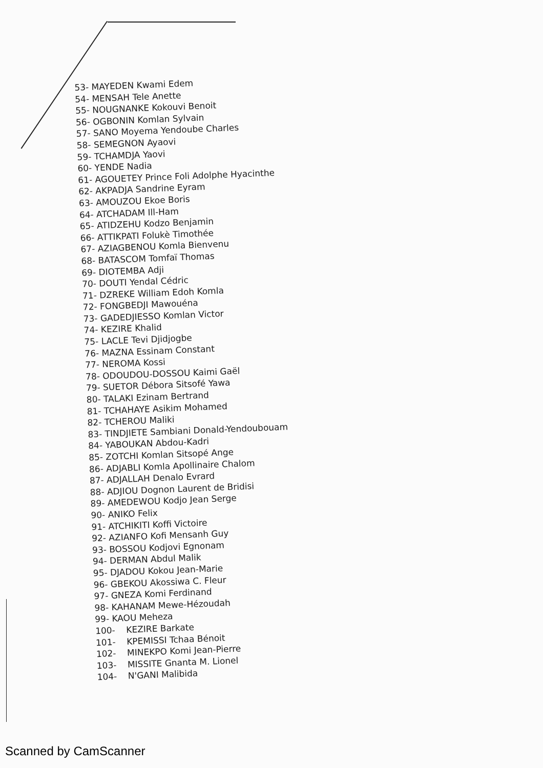53- MAYEDEN Kwami Edem
54- MENSAH Tele Anette
55- NOUGNANKE Kokouvi Benoit
56- OGBONIN Komlan Sylvain
57- SANO Moyema Yendoube Charles
58- SEMEGNON Ayaovi
59- TCHAMDJA Yaovi
60- YENDE Nadia
61- AGOUETEY Prince Foli Adolphe Hyacinthe
62- AKPADJA Sandrine Eyram
63- AMOUZOU Ekoe Boris
64- ATCHADAM Ill-Ham
65- ATIDZEHU Kodzo Benjamin
66- ATTIKPATI Folukè Timothée
67- AZIAGBENOU Komla Bienvenu
68- BATASCOM Tomfaï Thomas
69- DIOTEMBA Adji
70- DOUTI Yendal Cédric
71- DZREKE William Edoh Komla
72- FONGBEDJI Mawouéna
73- GADEDJIESSO Komlan Victor
74- KEZIRE Khalid
75- LACLE Tevi Djidjogbe
76- MAZNA Essinam Constant
77- NEROMA Kossi
78- ODOUDOU-DOSSOU Kaimi Gaël
79- SUETOR Débora Sitsofé Yawa
80- TALAKI Ezinam Bertrand
81- TCHAHAYE Asikim Mohamed
82- TCHEROU Maliki
83- TINDJIETE Sambiani Donald-Yendoubouam
84- YABOUKAN Abdou-Kadri
85- ZOTCHI Komlan Sitsopé Ange
86- ADJABLI Komla Apollinaire Chalom
87- ADJALLAH Denalo Evrard
88- ADJIOU Dognon Laurent de Bridisi
89- AMEDEWOU Kodjo Jean Serge
90- ANIKO Felix
91- ATCHIKITI Koffi Victoire
92- AZIANFO Kofi Mensanh Guy
93- BOSSOU Kodjovi Egnonam
94- DERMAN Abdul Malik
95- DJADOU Kokou Jean-Marie
96- GBEKOU Akossiwa C. Fleur
97- GNEZA Komi Ferdinand
98- KAHANAM Mewe-Hézoudah
99- KAOU Meheza
100- KEZIRE Barkate
101- KPEMISSI Tchaa Bénoit
102- MINEKPO Komi Jean-Pierre
103- MISSITE Gnanta M. Lionel
104- N'GANI Malibida
Scanned by CamScanner